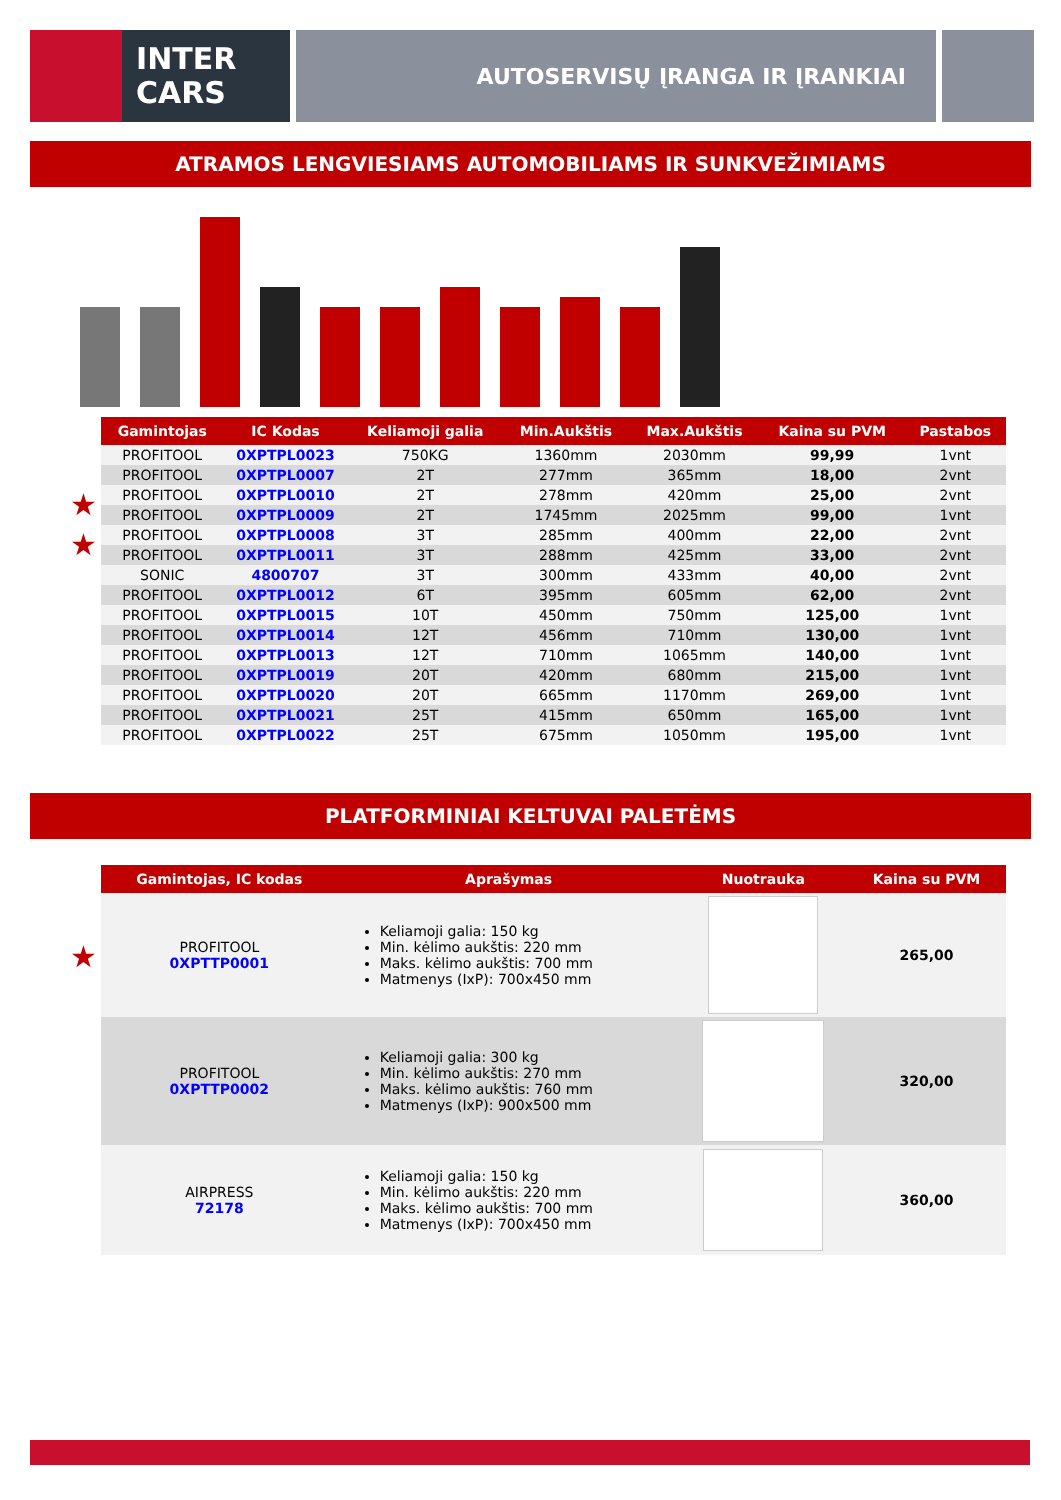INTER
CARS
AUTOSERVISŲ ĮRANGA IR ĮRANKIAI
ATRAMOS LENGVIESIAMS AUTOMOBILIAMS IR SUNKVEŽIMIAMS
| Gamintojas | IC Kodas | Keliamoji galia | Min.Aukštis | Max.Aukštis | Kaina su PVM | Pastabos |
| --- | --- | --- | --- | --- | --- | --- |
| PROFITOOL | 0XPTPL0023 | 750KG | 1360mm | 2030mm | 99,99 | 1vnt |
| PROFITOOL | 0XPTPL0007 | 2T | 277mm | 365mm | 18,00 | 2vnt |
| ★ PROFITOOL | 0XPTPL0010 | 2T | 278mm | 420mm | 25,00 | 2vnt |
| PROFITOOL | 0XPTPL0009 | 2T | 1745mm | 2025mm | 99,00 | 1vnt |
| ★ PROFITOOL | 0XPTPL0008 | 3T | 285mm | 400mm | 22,00 | 2vnt |
| PROFITOOL | 0XPTPL0011 | 3T | 288mm | 425mm | 33,00 | 2vnt |
| SONIC | 4800707 | 3T | 300mm | 433mm | 40,00 | 2vnt |
| PROFITOOL | 0XPTPL0012 | 6T | 395mm | 605mm | 62,00 | 2vnt |
| PROFITOOL | 0XPTPL0015 | 10T | 450mm | 750mm | 125,00 | 1vnt |
| PROFITOOL | 0XPTPL0014 | 12T | 456mm | 710mm | 130,00 | 1vnt |
| PROFITOOL | 0XPTPL0013 | 12T | 710mm | 1065mm | 140,00 | 1vnt |
| PROFITOOL | 0XPTPL0019 | 20T | 420mm | 680mm | 215,00 | 1vnt |
| PROFITOOL | 0XPTPL0020 | 20T | 665mm | 1170mm | 269,00 | 1vnt |
| PROFITOOL | 0XPTPL0021 | 25T | 415mm | 650mm | 165,00 | 1vnt |
| PROFITOOL | 0XPTPL0022 | 25T | 675mm | 1050mm | 195,00 | 1vnt |
PLATFORMINIAI KELTUVAI PALETĖMS
| Gamintojas, IC kodas | Aprašymas | Nuotrauka | Kaina su PVM |
| --- | --- | --- | --- |
| ★ PROFITOOL 0XPTTP0001 | Keliamoji galia: 150 kg Min. kėlimo aukštis: 220 mm Maks. kėlimo aukštis: 700 mm Matmenys (IxP): 700x450 mm | | 265,00 |
| PROFITOOL 0XPTTP0002 | Keliamoji galia: 300 kg Min. kėlimo aukštis: 270 mm Maks. kėlimo aukštis: 760 mm Matmenys (IxP): 900x500 mm | | 320,00 |
| AIRPRESS 72178 | Keliamoji galia: 150 kg Min. kėlimo aukštis: 220 mm Maks. kėlimo aukštis: 700 mm Matmenys (IxP): 700x450 mm | | 360,00 |